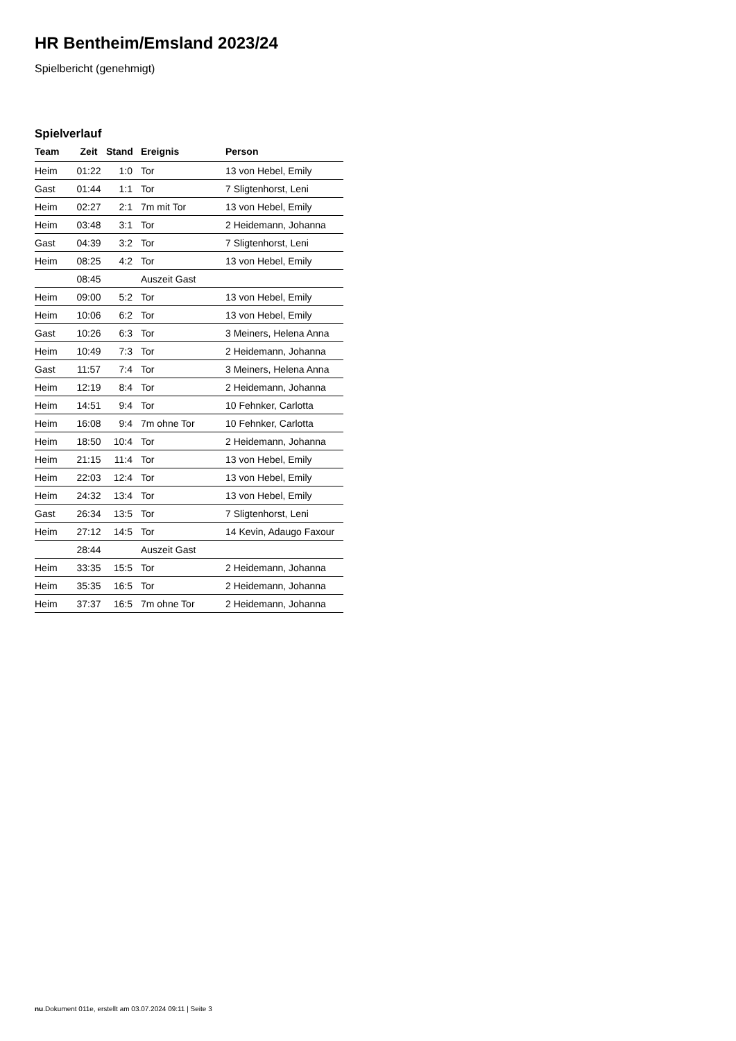HR Bentheim/Emsland 2023/24
Spielbericht (genehmigt)
Spielverlauf
| Team | Zeit | Stand | Ereignis | Person |
| --- | --- | --- | --- | --- |
| Heim | 01:22 | 1:0 | Tor | 13 von Hebel, Emily |
| Gast | 01:44 | 1:1 | Tor | 7 Sligtenhorst, Leni |
| Heim | 02:27 | 2:1 | 7m mit Tor | 13 von Hebel, Emily |
| Heim | 03:48 | 3:1 | Tor | 2 Heidemann, Johanna |
| Gast | 04:39 | 3:2 | Tor | 7 Sligtenhorst, Leni |
| Heim | 08:25 | 4:2 | Tor | 13 von Hebel, Emily |
| | 08:45 | | Auszeit Gast | |
| Heim | 09:00 | 5:2 | Tor | 13 von Hebel, Emily |
| Heim | 10:06 | 6:2 | Tor | 13 von Hebel, Emily |
| Gast | 10:26 | 6:3 | Tor | 3 Meiners, Helena Anna |
| Heim | 10:49 | 7:3 | Tor | 2 Heidemann, Johanna |
| Gast | 11:57 | 7:4 | Tor | 3 Meiners, Helena Anna |
| Heim | 12:19 | 8:4 | Tor | 2 Heidemann, Johanna |
| Heim | 14:51 | 9:4 | Tor | 10 Fehnker, Carlotta |
| Heim | 16:08 | 9:4 | 7m ohne Tor | 10 Fehnker, Carlotta |
| Heim | 18:50 | 10:4 | Tor | 2 Heidemann, Johanna |
| Heim | 21:15 | 11:4 | Tor | 13 von Hebel, Emily |
| Heim | 22:03 | 12:4 | Tor | 13 von Hebel, Emily |
| Heim | 24:32 | 13:4 | Tor | 13 von Hebel, Emily |
| Gast | 26:34 | 13:5 | Tor | 7 Sligtenhorst, Leni |
| Heim | 27:12 | 14:5 | Tor | 14 Kevin, Adaugo Faxour |
| | 28:44 | | Auszeit Gast | |
| Heim | 33:35 | 15:5 | Tor | 2 Heidemann, Johanna |
| Heim | 35:35 | 16:5 | Tor | 2 Heidemann, Johanna |
| Heim | 37:37 | 16:5 | 7m ohne Tor | 2 Heidemann, Johanna |
nu.Dokument 011e, erstellt am 03.07.2024 09:11 | Seite 3